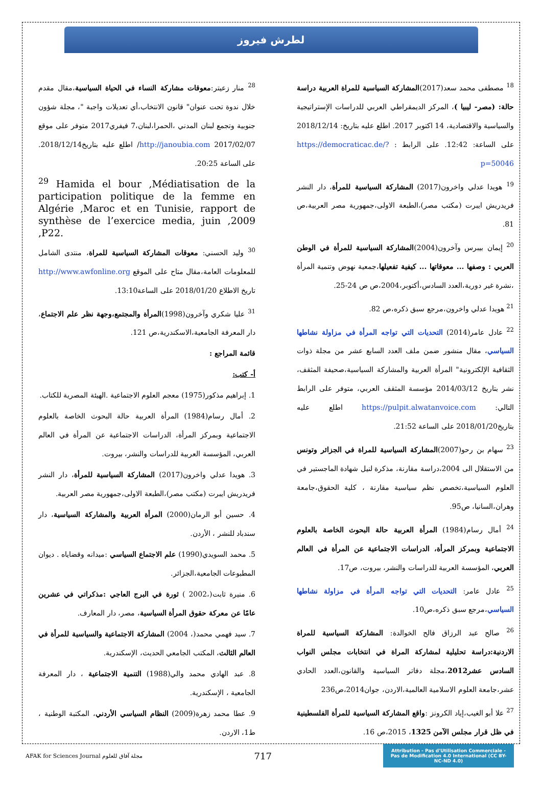لطرش فيروز
<sup>18</sup> مصطفى محمد سعد(2017)المشاركة السياسية للمراة العربية دراسة حالة: (مصر- ليبيا )، المركز الديمقراطي العربي للدراسات الإستراتيجية والسياسية والاقتصادية، 14 اكتوبر 2017. اطلع عليه بتاريخ: 2018/12/14 على الساعة: 12:42. على الرابط : https://democraticac.de/?p=50046
<sup>19</sup> هويدا عدلي واخرون(2017) المشاركة السياسية للمرأة، دار النشر فريدريش ايبرت (مكتب مصر)،الطبعة الاولى،جمهورية مصر العربية،ص 81.
<sup>20</sup> إيمان بيبرس وآخرون(2004)المشاركة السياسية للمرأة في الوطن العربي : وصفها ... معوقاتها ... كيفية تفعيلها،جمعية نهوض وتنمية المرأة ،نشرة غير دورية،العدد السادس،أكتوبر،2004،ص ص 24-25.
<sup>21</sup> هويدا عدلي واخرون،مرجع سبق ذكره،ص 82.
<sup>22</sup> عادل عامر(2014) التحديات التي تواجه المرأة في مزاولة نشاطها السياسي، مقال منشور ضمن ملف العدد السابع عشر من مجلة ذوات الثقافية الإلكترونية" المرأة العربية والمشاركة السياسية،صحيفة المثقف، نشر بتاريخ 2014/03/12 مؤسسة المثقف العربي، متوفر على الرابط التالي: https://pulpit.alwatanvoice.com اطلع عليه بتاريخ2018/01/20 على الساعة 21:52.
<sup>23</sup> سهام بن رحو(2007)المشاركة السياسية للمراة في الجزائر وتونس من الاستقلال الى 2004،دراسة مقارنة، مذكرة لنيل شهادة الماجستير في العلوم السياسية،تخصص نظم سياسية مقارنة ، كلية الحقوق،جامعة وهران،السانيا، ص95.
<sup>24</sup> أمال رسام(1984) المرأة العربية حالة البحوث الخاصة بالعلوم الاجتماعية وبمركز المرأة، الدراسات الاجتماعية عن المرأة في العالم العربي، المؤسسة العربية للدراسات والنشر، بيروت، ص17.
<sup>25</sup> عادل عامر: التحديات التي تواجه المرأة في مزاولة نشاطها السياسي،مرجع سبق ذكره،ص10.
<sup>26</sup> صالح عبد الرزاق فالح الخوالدة: المشاركة السياسية للمراة الاردنية:دراسة تحليلية لمشاركة المراة في انتخابات مجلس النواب السادس عشر2012،مجلة دفاتر السياسية والقانون،العدد الحادي عشر،جامعة العلوم الاسلامية العالمية،الاردن، جوان2014،ص236
<sup>27</sup> علا أبو الغيب،إياد الكرونز :واقع المشاركة السياسية للمرأة الفلسطينية في ظل قرار مجلس الآمن 1325، 2015،ص 16.
<sup>28</sup> منار زعيتر:معوقات مشاركة النساء في الحياة السياسية،مقال مقدم خلال ندوة تحت عنوان" قانون الانتخاب،أي تعديلات واجبة "، مجلة شؤون جنوبية وتجمع لبنان المدني ،الحمرا،لبنان،7 فيفري2017 متوفر على موقع http://janoubia.com 2017/02/07/ اطلع عليه بتاريخ2018/12/14. على الساعة 20:25.
<sup>29</sup> Hamida el bour ,Médiatisation de la participation politique de la femme en Algérie ,Maroc et en Tunisie, rapport de synthèse de l’exercice media, juin ,2009 ,P22.
<sup>30</sup> وليد الحسني: معوقات المشاركة السياسية للمراة، منتدى الشامل للمعلومات العامة،مقال متاح على الموقع http://www.awfonline.org تاريخ الاطلاع 2018/01/20 على الساعة13:10.
<sup>31</sup> عليا شكري وآخرون(1998)المرأة والمجتمع،وجهة نظر علم الاجتماع، دار المعرفة الجامعية،الاسكندرية،ص 121.
قائمة المراجع :
أ- كتب:
1. إبراهيم مذكور(1975) معجم العلوم الاجتماعية .الهيئة المصرية للكتاب.
2. أمال رسام(1984) المرأة العربية حالة البحوث الخاصة بالعلوم الاجتماعية وبمركز المرأة، الدراسات الاجتماعية عن المرأة في العالم العربي، المؤسسة العربية للدراسات والنشر، بيروت.
3. هويدا عدلي واخرون(2017) المشاركة السياسية للمرأة، دار النشر فريدريش ايبرت (مكتب مصر)،الطبعة الاولى،جمهورية مصر العربية.
4. حسين أبو الرمان(2000) المرأة العربية والمشاركة السياسية، دار سندباد للنشر ، الأردن.
5. محمد السويدي(1990) علم الاجتماع السياسي :ميدانه وقضاياه . ديوان المطبوعات الجامعية،الجزائر.
6. منيرة ثابت(،2002 ) ثورة في البرج العاجي :مذكراتي في عشرين عامًا عن معركة حقوق المرأة السياسية، مصر، دار المعارف.
7. سيد فهمي محمد(، 2004) المشاركة الاجتماعية والسياسية للمرأة في العالم الثالث، المكتب الجامعي الحديث، الإسكندرية.
8. عبد الهادي محمد والي(1988) التنمية الاجتماعية ، دار المعرفة الجامعية ، الإسكندرية.
9. عطا محمد زهرة(2009) النظام السياسي الأردني، المكتبة الوطنية ، ط1، الاردن.
AFAK for Sciences Journal مجلة آفاق للعلوم
717
Attribution - Pas d'Utilisation Commerciale - Pas de Modification 4.0 International (CC BY-NC-ND 4.0)